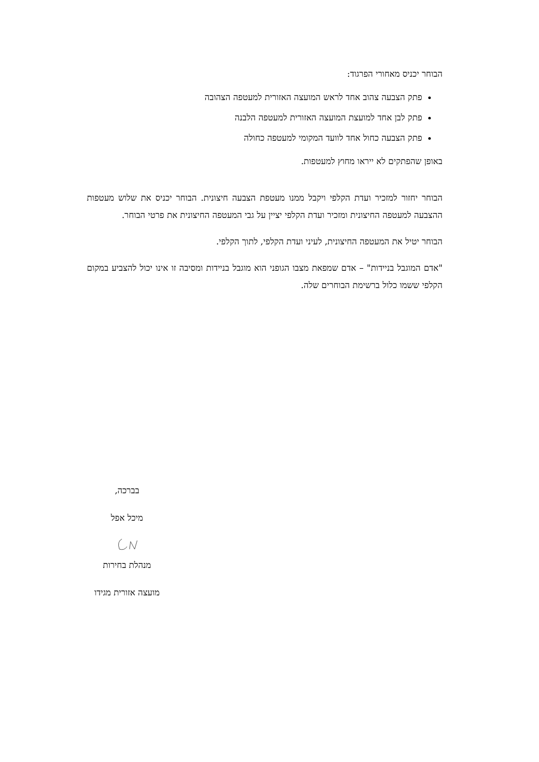הבוחר יכניס מאחורי הפרגוד:
פתק הצבעה צהוב אחד לראש המועצה האזורית למעטפה הצהובה
פתק לבן אחד למועצת המועצה האזורית למעטפה הלבנה
פתק הצבעה כחול אחד לוועד המקומי למעטפה כחולה
באופן שהפתקים לא ייראו מחוץ למעטפות.
הבוחר יחזור למזכיר ועדת הקלפי ויקבל ממנו מעטפת הצבעה חיצונית. הבוחר יכניס את שלוש מעטפות ההצבעה למעטפה החיצונית ומזכיר ועדת הקלפי יציין על גבי המעטפה החיצונית את פרטי הבוחר.
הבוחר יטיל את המעטפה החיצונית, לעיני ועדת הקלפי, לתוך הקלפי.
"אדם המוגבל בניידות" – אדם שמפאת מצבו הגופני הוא מוגבל בניידות ומסיבה זו אינו יכול להצביע במקום הקלפי ששמו כלול ברשימת הבוחרים שלה.
בברכה,
מיכל אפל
מנהלת בחירות
מועצה אזורית מגידו